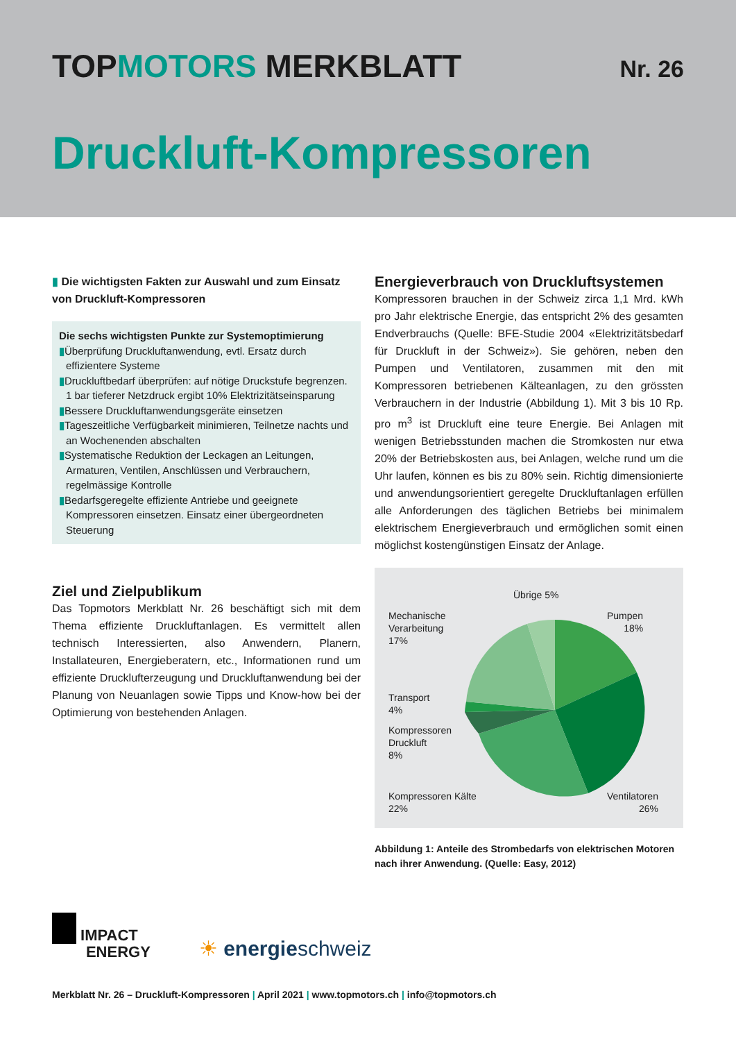TOPMOTORS MERKBLATT
Nr. 26
Druckluft-Kompressoren
▮ Die wichtigsten Fakten zur Auswahl und zum Einsatz von Druckluft-Kompressoren
Die sechs wichtigsten Punkte zur Systemoptimierung
▮Überprüfung Druckluftanwendung, evtl. Ersatz durch effizientere Systeme
▮Druckluftbedarf überprüfen: auf nötige Druckstufe begrenzen. 1 bar tieferer Netzdruck ergibt 10% Elektrizitätseinsparung
▮Bessere Druckluftanwendungsgeräte einsetzen
▮Tageszeitliche Verfügbarkeit minimieren, Teilnetze nachts und an Wochenenden abschalten
▮Systematische Reduktion der Leckagen an Leitungen, Armaturen, Ventilen, Anschlüssen und Verbrauchern, regelmässige Kontrolle
▮Bedarfsgeregelte effiziente Antriebe und geeignete Kompressoren einsetzen. Einsatz einer übergeordneten Steuerung
Ziel und Zielpublikum
Das Topmotors Merkblatt Nr. 26 beschäftigt sich mit dem Thema effiziente Druckluftanlagen. Es vermittelt allen technisch Interessierten, also Anwendern, Planern, Installateuren, Energieberatern, etc., Informationen rund um effiziente Drucklufterzeugung und Druckluftanwendung bei der Planung von Neuanlagen sowie Tipps und Know-how bei der Optimierung von bestehenden Anlagen.
Energieverbrauch von Druckluftsystemen
Kompressoren brauchen in der Schweiz zirca 1,1 Mrd. kWh pro Jahr elektrische Energie, das entspricht 2% des gesamten Endverbrauchs (Quelle: BFE-Studie 2004 «Elektrizitätsbedarf für Druckluft in der Schweiz»). Sie gehören, neben den Pumpen und Ventilatoren, zusammen mit den mit Kompressoren betriebenen Kälteanlagen, zu den grössten Verbrauchern in der Industrie (Abbildung 1). Mit 3 bis 10 Rp. pro m<sup>3</sup> ist Druckluft eine teure Energie. Bei Anlagen mit wenigen Betriebsstunden machen die Stromkosten nur etwa 20% der Betriebskosten aus, bei Anlagen, welche rund um die Uhr laufen, können es bis zu 80% sein. Richtig dimensionierte und anwendungsorientiert geregelte Druckluftanlagen erfüllen alle Anforderungen des täglichen Betriebs bei minimalem elektrischem Energieverbrauch und ermöglichen somit einen möglichst kostengünstigen Einsatz der Anlage.
Übrige 5%
Mechanische
Verarbeitung
17%
Pumpen
18%
Transport
4%
Kompressoren
Druckluft
8%
Kompressoren Kälte
22%
Ventilatoren
26%
Abbildung 1: Anteile des Strombedarfs von elektrischen Motoren nach ihrer Anwendung. (Quelle: Easy, 2012)
IMPACT
ENERGY
☀ energieschweiz
Merkblatt Nr. 26 – Druckluft-Kompressoren | April 2021 | www.topmotors.ch | info@topmotors.ch